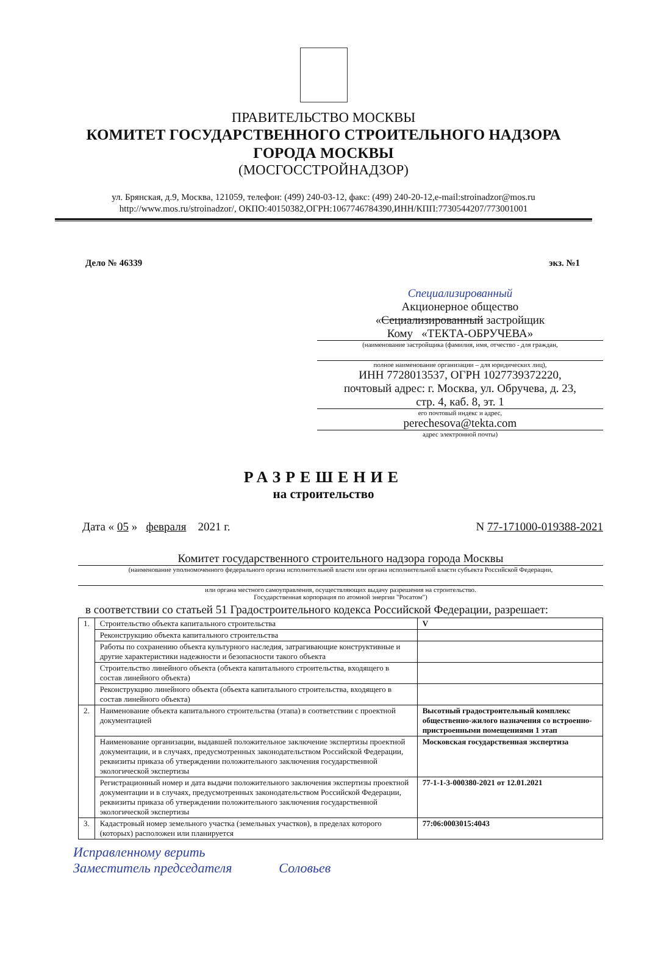ПРАВИТЕЛЬСТВО МОСКВЫ
КОМИТЕТ ГОСУДАРСТВЕННОГО СТРОИТЕЛЬНОГО НАДЗОРА
ГОРОДА МОСКВЫ
(МОСГОССТРОЙНАДЗОР)
ул. Брянская, д.9, Москва, 121059, телефон: (499) 240-03-12, факс: (499) 240-20-12,e-mail:stroinadzor@mos.ru
http://www.mos.ru/stroinadzor/, ОКПО:40150382,ОГРН:1067746784390,ИНН/КПП:7730544207/773001001
Дело № 46339 экз. №1
Специализированный
Акционерное общество
«Сециализированный застройщик
Кому «ТЕКТА-ОБРУЧЕВА»
(наименование застройщика (фамилия, имя, отчество - для граждан,
полное наименование организации – для юридических лиц),
ИНН 7728013537, ОГРН 1027739372220,
почтовый адрес: г. Москва, ул. Обручева, д. 23,
стр. 4, каб. 8, эт. 1
его почтовый индекс и адрес,
perechesova@tekta.com
адрес электронной почты)
РАЗРЕШЕНИЕ
на строительство
Дата « 05 » февраля 2021 г. N 77-171000-019388-2021
Комитет государственного строительного надзора города Москвы
(наименование уполномоченного федерального органа исполнительной власти или органа исполнительной власти субъекта Российской Федерации,
или органа местного самоуправления, осуществляющих выдачу разрешения на строительство.
Государственная корпорация по атомной энергии "Росатом")
в соответствии со статьей 51 Градостроительного кодекса Российской Федерации, разрешает:
| 1. | Строительство объекта капитального строительства | | V |
| | Реконструкцию объекта капитального строительства | | |
| | Работы по сохранению объекта культурного наследия, затрагивающие конструктивные и другие характеристики надежности и безопасности такого объекта | | |
| | Строительство линейного объекта (объекта капитального строительства, входящего в состав линейного объекта) | | |
| | Реконструкцию линейного объекта (объекта капитального строительства, входящего в состав линейного объекта) | | |
| 2. | Наименование объекта капитального строительства (этапа) в соответствии с проектной документацией | Высотный градостроительный комплекс общественно-жилого назначения со встроенно-пристроенными помещениями 1 этап | |
| | Наименование организации, выдавшей положительное заключение экспертизы проектной документации, и в случаях, предусмотренных законодательством Российской Федерации, реквизиты приказа об утверждении положительного заключения государственной экологической экспертизы | Московская государственная экспертиза | |
| | Регистрационный номер и дата выдачи положительного заключения экспертизы проектной документации и в случаях, предусмотренных законодательством Российской Федерации, реквизиты приказа об утверждении положительного заключения государственной экологической экспертизы | 77-1-1-3-000380-2021 от 12.01.2021 | |
| 3. | Кадастровый номер земельного участка (земельных участков), в пределах которого (которых) расположен или планируется | 77:06:0003015:4043 | |
Исправленному верить
Заместитель председателя Соловьев